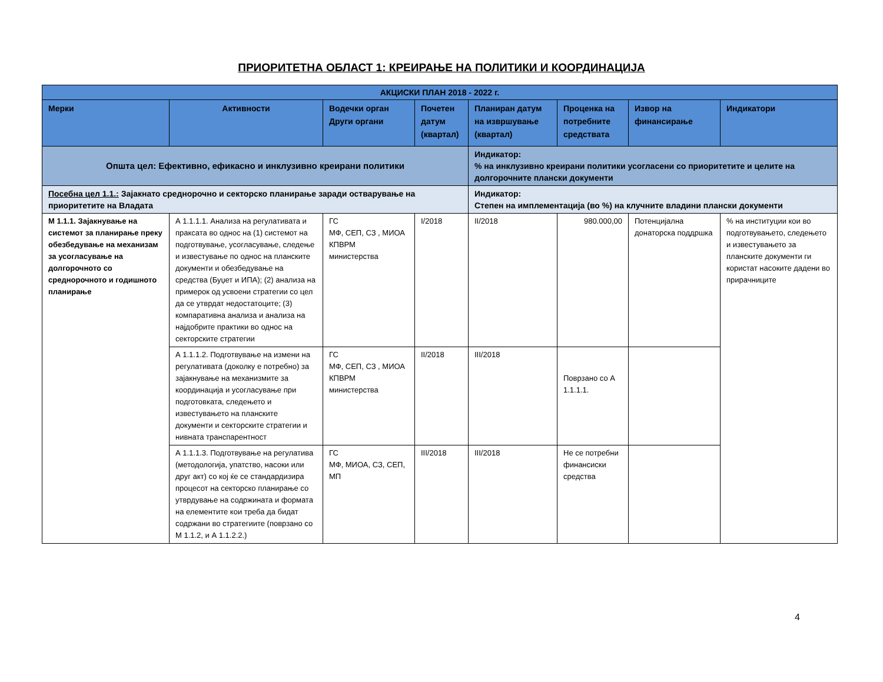ПРИОРИТЕТНА ОБЛАСТ 1: КРЕИРАЊЕ НА ПОЛИТИКИ И КООРДИНАЦИЈА
| АКЦИСКИ ПЛАН 2018 - 2022 г. | | | | | | | |
| --- | --- | --- | --- | --- | --- | --- | --- |
| Мерки | Активности | Водечки орган Други органи | Почетен датум (квартал) | Планиран датум на извршување (квартал) | Проценка на потребните средствата | Извор на финансирање | Индикатори |
| Општа цел: Ефективно, ефикасно и инклузивно креирани политики | | | | Индикатор: % на инклузивно креирани политики усогласени со приоритетите и целите на долгорочните плански документи | | | |
| Посебна цел 1.1.: Зајакнато среднорочно и секторско планирање заради остварување на приоритетите на Владата | | | | Индикатор: Степен на имплементација (во %) на клучните владини плански документи | | | |
| М 1.1.1. Зајакнување на системот за планирање преку обезбедување на механизам за усогласување на долгорочното со среднорочното и годишното планирање | А 1.1.1.1. Анализа на регулативата и праксата во однос на (1) системот на подготвување, усогласување, следење и известување по однос на планските документи и обезбедување на средства (Буџет и ИПА); (2) анализа на примерок од усвоени стратегии со цел да се утврдат недостатоците; (3) компаративна анализа и анализа на најдобрите практики во однос на секторските стратегии | ГС МФ, СЕП, СЗ , МИОА КПВРМ министерства | I/2018 | II/2018 | 980.000,00 | Потенцијална донаторска поддршка | % на институции кои во подготвувањето, следењето и известувањето за планските документи ги користат насоките дадени во прирачниците |
| | А 1.1.1.2. Подготвување на измени на регулативата (доколку е потребно) за зајакнување на механизмите за координација и усогласување при подготовката, следењето и известувањето на планските документи и секторските стратегии и нивната транспарентност | ГС МФ, СЕП, СЗ , МИОА КПВРМ министерства | II/2018 | III/2018 | Поврзано со А 1.1.1.1. | | |
| | А 1.1.1.3. Подготвување на регулатива (методологија, упатство, насоки или друг акт) со кој ќе се стандардизира процесот на секторско планирање со утврдување на содржината и формата на елементите кои треба да бидат содржани во стратегиите (поврзано со М 1.1.2, и А 1.1.2.2.) | ГС МФ, МИОА, СЗ, СЕП, МП | III/2018 | III/2018 | Не се потребни финансиски средства | | |
4